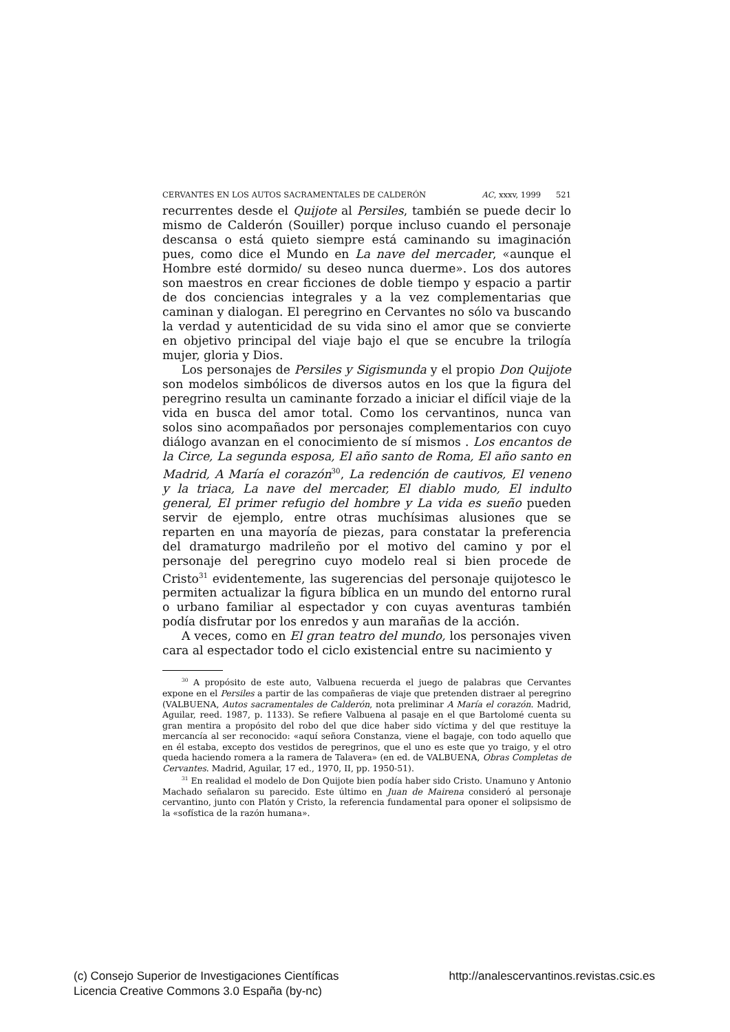CERVANTES EN LOS AUTOS SACRAMENTALES DE CALDERÓN AC, xxxv, 1999 521
recurrentes desde el Quijote al Persiles, también se puede decir lo mismo de Calderón (Souiller) porque incluso cuando el personaje descansa o está quieto siempre está caminando su imaginación pues, como dice el Mundo en La nave del mercader, «aunque el Hombre esté dormido/ su deseo nunca duerme». Los dos autores son maestros en crear ficciones de doble tiempo y espacio a partir de dos conciencias integrales y a la vez complementarias que caminan y dialogan. El peregrino en Cervantes no sólo va buscando la verdad y autenticidad de su vida sino el amor que se convierte en objetivo principal del viaje bajo el que se encubre la trilogía mujer, gloria y Dios.
Los personajes de Persiles y Sigismunda y el propio Don Quijote son modelos simbólicos de diversos autos en los que la figura del peregrino resulta un caminante forzado a iniciar el difícil viaje de la vida en busca del amor total. Como los cervantinos, nunca van solos sino acompañados por personajes complementarios con cuyo diálogo avanzan en el conocimiento de sí mismos . Los encantos de la Circe, La segunda esposa, El año santo de Roma, El año santo en Madrid, A María el corazón<sup>30</sup>, La redención de cautivos, El veneno y la triaca, La nave del mercader, El diablo mudo, El indulto general, El primer refugio del hombre y La vida es sueño pueden servir de ejemplo, entre otras muchísimas alusiones que se reparten en una mayoría de piezas, para constatar la preferencia del dramaturgo madrileño por el motivo del camino y por el personaje del peregrino cuyo modelo real si bien procede de Cristo<sup>31</sup> evidentemente, las sugerencias del personaje quijotesco le permiten actualizar la figura bíblica en un mundo del entorno rural o urbano familiar al espectador y con cuyas aventuras también podía disfrutar por los enredos y aun marañas de la acción.
A veces, como en El gran teatro del mundo, los personajes viven cara al espectador todo el ciclo existencial entre su nacimiento y
<sup>30</sup> A propósito de este auto, Valbuena recuerda el juego de palabras que Cervantes expone en el Persiles a partir de las compañeras de viaje que pretenden distraer al peregrino (VALBUENA, Autos sacramentales de Calderón, nota preliminar A María el corazón. Madrid, Aguilar, reed. 1987, p. 1133). Se refiere Valbuena al pasaje en el que Bartolomé cuenta su gran mentira a propósito del robo del que dice haber sido víctima y del que restituye la mercancía al ser reconocido: «aquí señora Constanza, viene el bagaje, con todo aquello que en él estaba, excepto dos vestidos de peregrinos, que el uno es este que yo traigo, y el otro queda haciendo romera a la ramera de Talavera» (en ed. de VALBUENA, Obras Completas de Cervantes. Madrid, Aguilar, 17 ed., 1970, II, pp. 1950-51).
<sup>31</sup> En realidad el modelo de Don Quijote bien podía haber sido Cristo. Unamuno y Antonio Machado señalaron su parecido. Este último en Juan de Mairena consideró al personaje cervantino, junto con Platón y Cristo, la referencia fundamental para oponer el solipsismo de la «sofística de la razón humana».
(c) Consejo Superior de Investigaciones Científicas http://analescervantinos.revistas.csic.es
Licencia Creative Commons 3.0 España (by-nc)